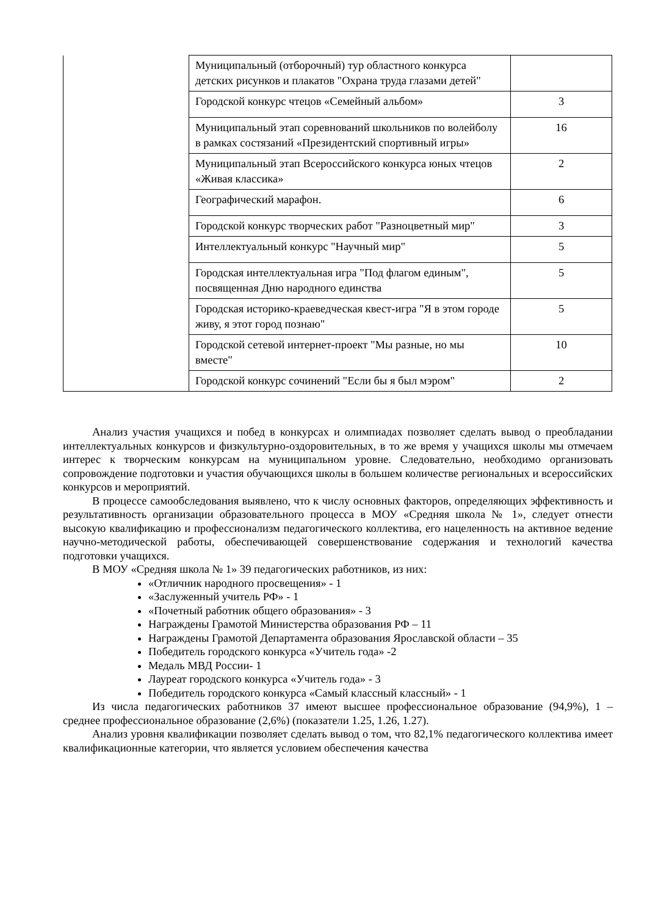| | Муниципальный (отборочный) тур областного конкурса детских рисунков и плакатов "Охрана труда глазами детей" | |
| | Городской конкурс чтецов «Семейный альбом» | 3 |
| | Муниципальный этап соревнований школьников по волейболу в рамках состязаний «Президентский спортивный игры» | 16 |
| | Муниципальный этап Всероссийского конкурса юных чтецов «Живая классика» | 2 |
| | Географический марафон. | 6 |
| | Городской конкурс творческих работ "Разноцветный мир" | 3 |
| | Интеллектуальный конкурс "Научный мир" | 5 |
| | Городская интеллектуальная игра "Под флагом единым", посвященная Дню народного единства | 5 |
| | Городская историко-краеведческая квест-игра "Я в этом городе живу, я этот город познаю" | 5 |
| | Городской сетевой интернет-проект "Мы разные, но мы вместе" | 10 |
| | Городской конкурс сочинений "Если бы я был мэром" | 2 |
Анализ участия учащихся и побед в конкурсах и олимпиадах позволяет сделать вывод о преобладании интеллектуальных конкурсов и физкультурно-оздоровительных, в то же время у учащихся школы мы отмечаем интерес к творческим конкурсам на муниципальном уровне. Следовательно, необходимо организовать сопровождение подготовки и участия обучающихся школы в большем количестве региональных и всероссийских конкурсов и мероприятий.
В процессе самообследования выявлено, что к числу основных факторов, определяющих эффективность и результативность организации образовательного процесса в МОУ «Средняя школа № 1», следует отнести высокую квалификацию и профессионализм педагогического коллектива, его нацеленность на активное ведение научно-методической работы, обеспечивающей совершенствование содержания и технологий качества подготовки учащихся.
В МОУ «Средняя школа № 1» 39 педагогических работников, из них:
«Отличник народного просвещения» - 1
«Заслуженный учитель РФ» - 1
«Почетный работник общего образования» - 3
Награждены Грамотой Министерства образования РФ – 11
Награждены Грамотой Департамента образования Ярославской области – 35
Победитель городского конкурса «Учитель года» -2
Медаль МВД России- 1
Лауреат городского конкурса «Учитель года» - 3
Победитель городского конкурса «Самый классный классный» - 1
Из числа педагогических работников 37 имеют высшее профессиональное образование (94,9%), 1 – среднее профессиональное образование (2,6%) (показатели 1.25, 1.26, 1.27).
Анализ уровня квалификации позволяет сделать вывод о том, что 82,1% педагогического коллектива имеет квалификационные категории, что является условием обеспечения качества